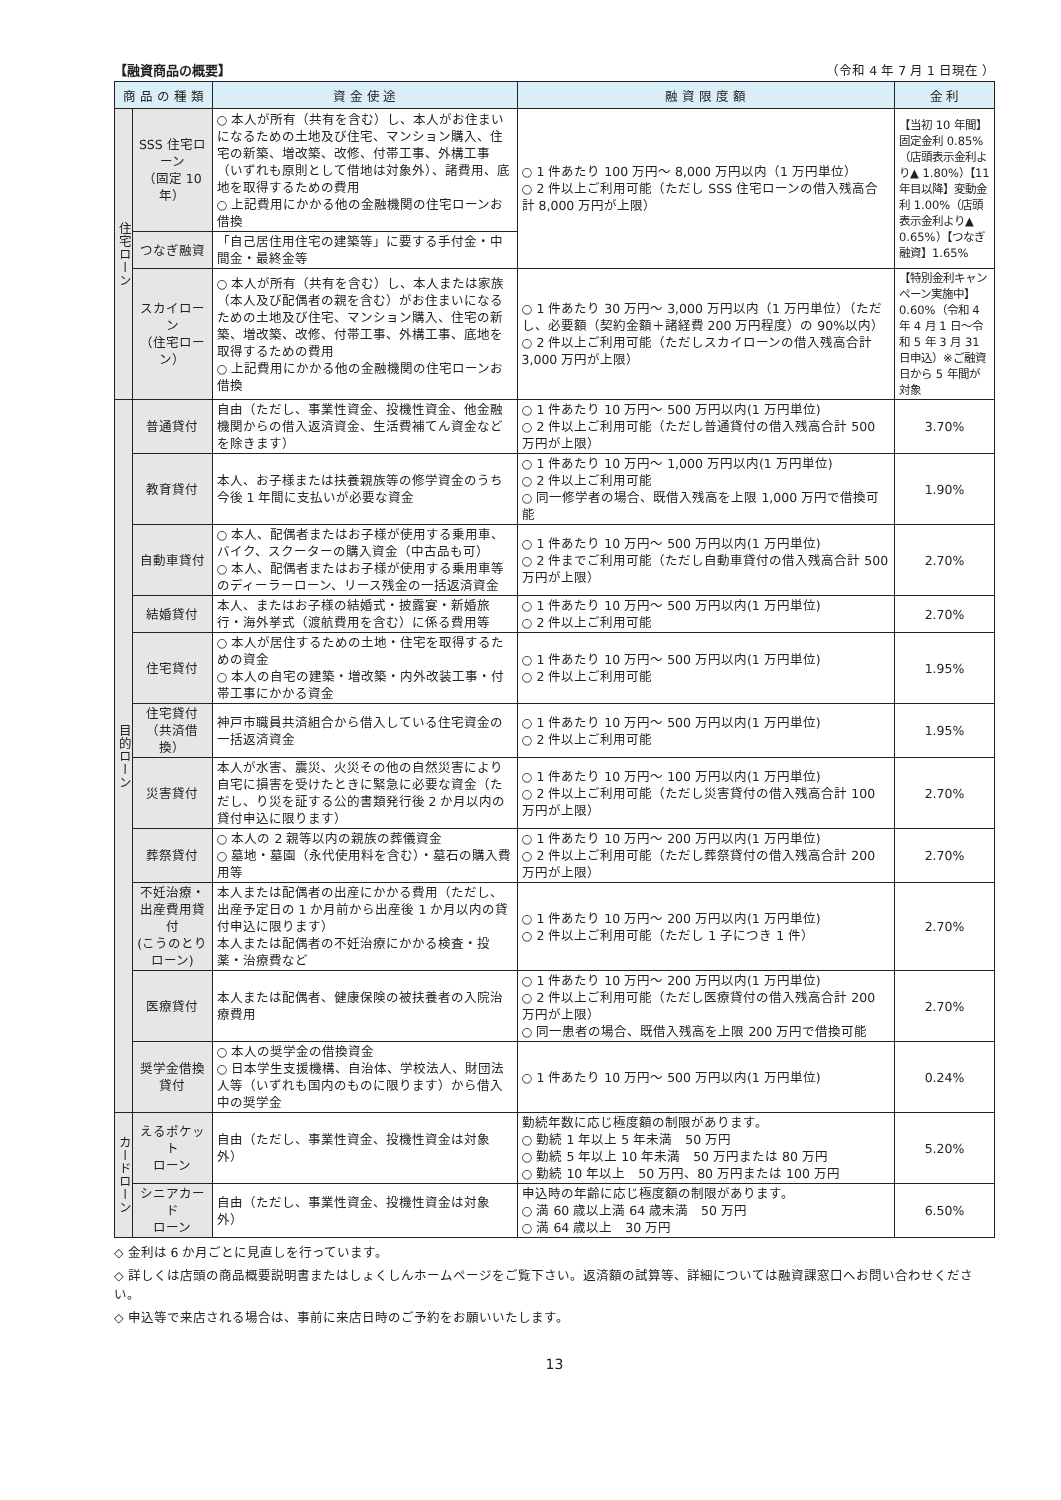【融資商品の概要】 （令和 4 年 7 月 1 日現在 ）
| 商 品 の 種 類 | | 資 金 使 途 | 融 資 限 度 額 | 金 利 |
| --- | --- | --- | --- | --- |
| 住宅ローン | SSS 住宅ローン （固定 10 年） | ○ 本人が所有（共有を含む）し、本人がお住まいになるための土地及び住宅、マンション購入、住宅の新築、増改築、改修、付帯工事、外構工事（いずれも原則として借地は対象外）、諸費用、底地を取得するための費用 ○ 上記費用にかかる他の金融機関の住宅ローンお借換 | ○ 1 件あたり 100 万円～ 8,000 万円以内（1 万円単位） ○ 2 件以上ご利用可能（ただし SSS 住宅ローンの借入残高合計 8,000 万円が上限） | 【当初 10 年間】固定金利 0.85%（店頭表示金利より▲ 1.80%）【11 年目以降】変動金利 1.00%（店頭表示金利より▲ 0.65%）【つなぎ融資】1.65% |
| | つなぎ融資 | 「自己居住用住宅の建築等」に要する手付金・中間金・最終金等 | | |
| | スカイローン （住宅ローン） | ○ 本人が所有（共有を含む）し、本人または家族（本人及び配偶者の親を含む）がお住まいになるための土地及び住宅、マンション購入、住宅の新築、増改築、改修、付帯工事、外構工事、底地を取得するための費用 ○ 上記費用にかかる他の金融機関の住宅ローンお借換 | ○ 1 件あたり 30 万円～ 3,000 万円以内（1 万円単位）（ただし、必要額（契約金額＋諸経費 200 万円程度）の 90%以内） ○ 2 件以上ご利用可能（ただしスカイローンの借入残高合計 3,000 万円が上限） | 【特別金利キャンペーン実施中】0.60%（令和 4 年 4 月 1 日～令和 5 年 3 月 31 日申込）※ご融資日から 5 年間が対象 |
| 目的ローン | 普通貸付 | 自由（ただし、事業性資金、投機性資金、他金融機関からの借入返済資金、生活費補てん資金などを除きます） | ○ 1 件あたり 10 万円～ 500 万円以内(1 万円単位) ○ 2 件以上ご利用可能（ただし普通貸付の借入残高合計 500 万円が上限） | 3.70% |
| | 教育貸付 | 本人、お子様または扶養親族等の修学資金のうち今後 1 年間に支払いが必要な資金 | ○ 1 件あたり 10 万円～ 1,000 万円以内(1 万円単位) ○ 2 件以上ご利用可能 ○ 同一修学者の場合、既借入残高を上限 1,000 万円で借換可能 | 1.90% |
| | 自動車貸付 | ○ 本人、配偶者またはお子様が使用する乗用車、バイク、スクーターの購入資金（中古品も可） ○ 本人、配偶者またはお子様が使用する乗用車等のディーラーローン、リース残金の一括返済資金 | ○ 1 件あたり 10 万円～ 500 万円以内(1 万円単位) ○ 2 件までご利用可能（ただし自動車貸付の借入残高合計 500 万円が上限） | 2.70% |
| | 結婚貸付 | 本人、またはお子様の結婚式・披露宴・新婚旅行・海外挙式（渡航費用を含む）に係る費用等 | ○ 1 件あたり 10 万円～ 500 万円以内(1 万円単位) ○ 2 件以上ご利用可能 | 2.70% |
| | 住宅貸付 | ○ 本人が居住するための土地・住宅を取得するための資金 ○ 本人の自宅の建築・増改築・内外改装工事・付帯工事にかかる資金 | ○ 1 件あたり 10 万円～ 500 万円以内(1 万円単位) ○ 2 件以上ご利用可能 | 1.95% |
| | 住宅貸付 （共済借換） | 神戸市職員共済組合から借入している住宅資金の一括返済資金 | ○ 1 件あたり 10 万円～ 500 万円以内(1 万円単位) ○ 2 件以上ご利用可能 | 1.95% |
| | 災害貸付 | 本人が水害、震災、火災その他の自然災害により自宅に損害を受けたときに緊急に必要な資金（ただし、り災を証する公的書類発行後 2 か月以内の貸付申込に限ります） | ○ 1 件あたり 10 万円～ 100 万円以内(1 万円単位) ○ 2 件以上ご利用可能（ただし災害貸付の借入残高合計 100 万円が上限） | 2.70% |
| | 葬祭貸付 | ○ 本人の 2 親等以内の親族の葬儀資金 ○ 墓地・墓園（永代使用料を含む）・墓石の購入費用等 | ○ 1 件あたり 10 万円～ 200 万円以内(1 万円単位) ○ 2 件以上ご利用可能（ただし葬祭貸付の借入残高合計 200 万円が上限） | 2.70% |
| | 不妊治療・ 出産費用貸付 (こうのとりローン) | 本人または配偶者の出産にかかる費用（ただし、出産予定日の 1 か月前から出産後 1 か月以内の貸付申込に限ります） 本人または配偶者の不妊治療にかかる検査・投薬・治療費など | ○ 1 件あたり 10 万円～ 200 万円以内(1 万円単位) ○ 2 件以上ご利用可能（ただし 1 子につき 1 件） | 2.70% |
| | 医療貸付 | 本人または配偶者、健康保険の被扶養者の入院治療費用 | ○ 1 件あたり 10 万円～ 200 万円以内(1 万円単位) ○ 2 件以上ご利用可能（ただし医療貸付の借入残高合計 200 万円が上限） ○ 同一患者の場合、既借入残高を上限 200 万円で借換可能 | 2.70% |
| | 奨学金借換貸付 | ○ 本人の奨学金の借換資金 ○ 日本学生支援機構、自治体、学校法人、財団法人等（いずれも国内のものに限ります）から借入中の奨学金 | ○ 1 件あたり 10 万円～ 500 万円以内(1 万円単位) | 0.24% |
| カードローン | えるポケット ローン | 自由（ただし、事業性資金、投機性資金は対象外） | 勤続年数に応じ極度額の制限があります。 ○ 勤続 1 年以上 5 年未満 50 万円 ○ 勤続 5 年以上 10 年未満 50 万円または 80 万円 ○ 勤続 10 年以上 50 万円、80 万円または 100 万円 | 5.20% |
| | シニアカード ローン | 自由（ただし、事業性資金、投機性資金は対象外） | 申込時の年齢に応じ極度額の制限があります。 ○ 満 60 歳以上満 64 歳未満 50 万円 ○ 満 64 歳以上 30 万円 | 6.50% |
◇ 金利は 6 か月ごとに見直しを行っています。
◇ 詳しくは店頭の商品概要説明書またはしょくしんホームページをご覧下さい。返済額の試算等、詳細については融資課窓口へお問い合わせください。
◇ 申込等で来店される場合は、事前に来店日時のご予約をお願いいたします。
13